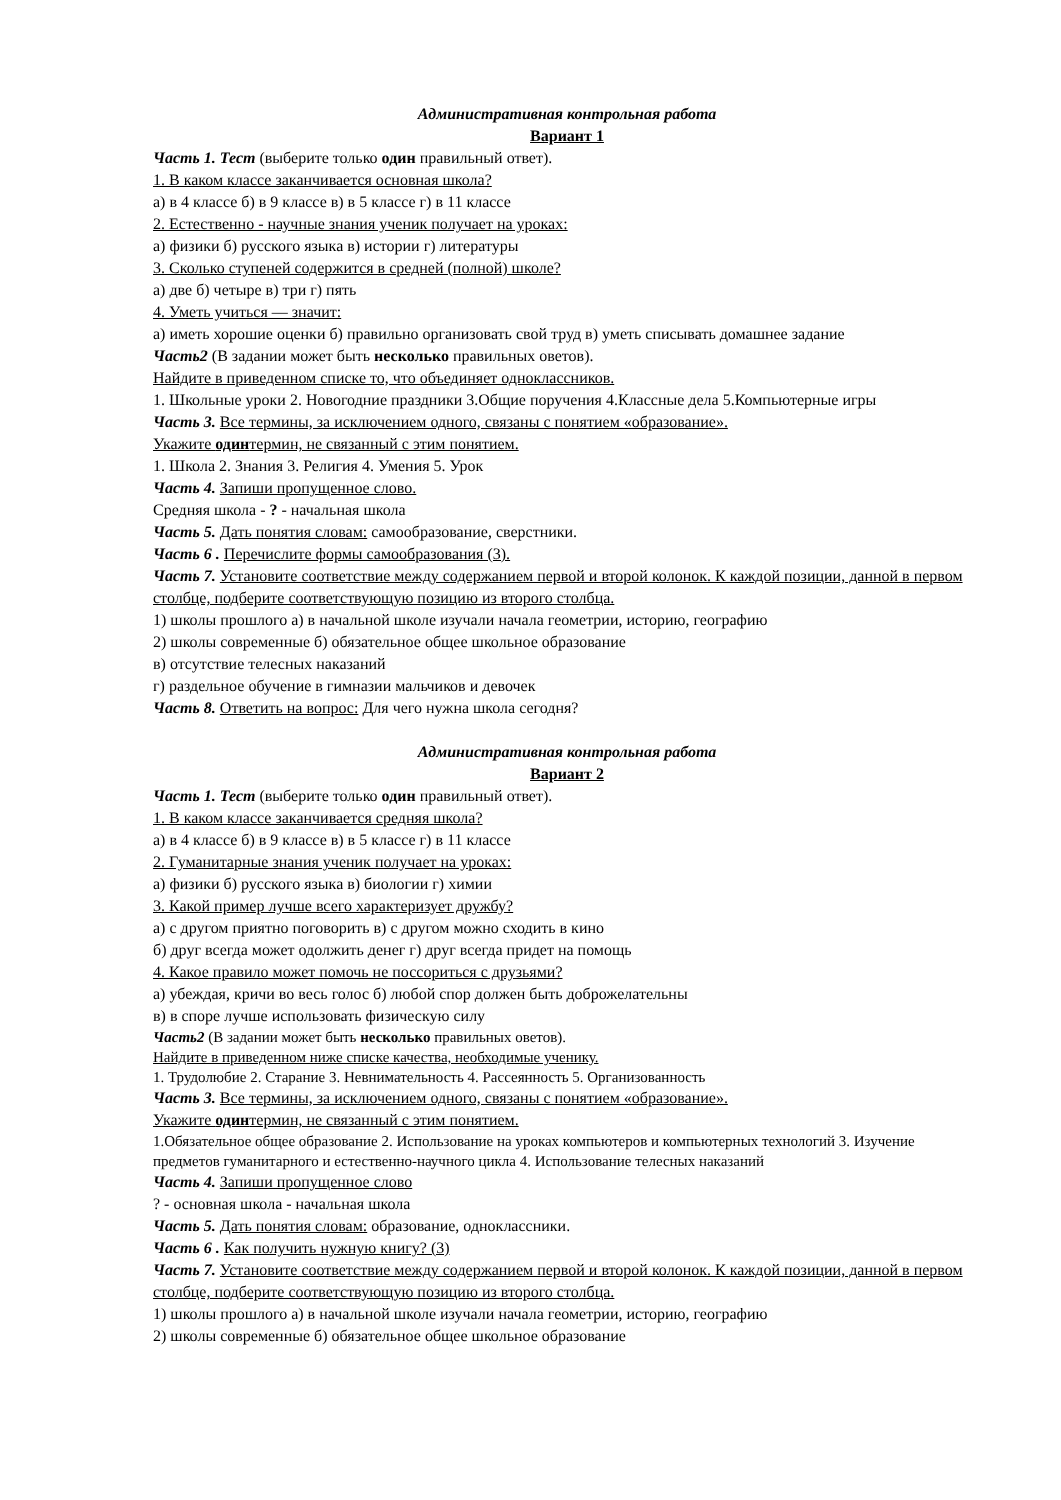Административная контрольная работа
Вариант 1
Часть 1. Тест (выберите только один правильный ответ).
1. В каком классе заканчивается основная школа?
а) в 4 классе б) в 9 классе в) в 5 классе г) в 11 классе
2. Естественно - научные знания ученик получает на уроках:
а) физики б) русского языка в) истории г) литературы
3. Сколько ступеней содержится в средней (полной) школе?
а) две б) четыре в) три г) пять
4. Уметь учиться — значит:
а) иметь хорошие оценки б) правильно организовать свой труд в) уметь списывать домашнее задание
Часть2 (В задании может быть несколько правильных оветов).
Найдите в приведенном списке то, что объединяет одноклассников.
1. Школьные уроки 2. Новогодние праздники 3.Общие поручения 4.Классные дела 5.Компьютерные игры
Часть 3. Все термины, за исключением одного, связаны с понятием «образование».
Укажите одинтермин, не связанный с этим понятием.
1. Школа 2. Знания 3. Религия 4. Умения 5. Урок
Часть 4. Запиши пропущенное слово.
Средняя школа - ? - начальная школа
Часть 5. Дать понятия словам: самообразование, сверстники.
Часть 6 . Перечислите формы самообразования (3).
Часть 7. Установите соответствие между содержанием первой и второй колонок. К каждой позиции, данной в первом столбце, подберите соответствующую позицию из второго столбца.
1) школы прошлого а) в начальной школе изучали начала геометрии, историю, географию
2) школы современные б) обязательное общее школьное образование
в) отсутствие телесных наказаний
г) раздельное обучение в гимназии мальчиков и девочек
Часть 8. Ответить на вопрос: Для чего нужна школа сегодня?
Административная контрольная работа
Вариант 2
Часть 1. Тест (выберите только один правильный ответ).
1. В каком классе заканчивается средняя школа?
а) в 4 классе б) в 9 классе в) в 5 классе г) в 11 классе
2. Гуманитарные знания ученик получает на уроках:
а) физики б) русского языка в) биологии г) химии
3. Какой пример лучше всего характеризует дружбу?
а) с другом приятно поговорить в) с другом можно сходить в кино
б) друг всегда может одолжить денег г) друг всегда придет на помощь
4. Какое правило может помочь не поссориться с друзьями?
а) убеждая, кричи во весь голос б) любой спор должен быть доброжелательны
в) в споре лучше использовать физическую силу
Часть2 (В задании может быть несколько правильных оветов).
Найдите в приведенном ниже списке качества, необходимые ученику.
1. Трудолюбие 2. Старание 3. Невнимательность 4. Рассеянность 5. Организованность
Часть 3. Все термины, за исключением одного, связаны с понятием «образование».
Укажите одинтермин, не связанный с этим понятием.
1.Обязательное общее образование 2. Использование на уроках компьютеров и компьютерных технологий 3. Изучение предметов гуманитарного и естественно-научного цикла 4. Использование телесных наказаний
Часть 4. Запиши пропущенное слово
? - основная школа - начальная школа
Часть 5. Дать понятия словам: образование, одноклассники.
Часть 6 . Как получить нужную книгу? (3)
Часть 7. Установите соответствие между содержанием первой и второй колонок. К каждой позиции, данной в первом столбце, подберите соответствующую позицию из второго столбца.
1) школы прошлого а) в начальной школе изучали начала геометрии, историю, географию
2) школы современные б) обязательное общее школьное образование